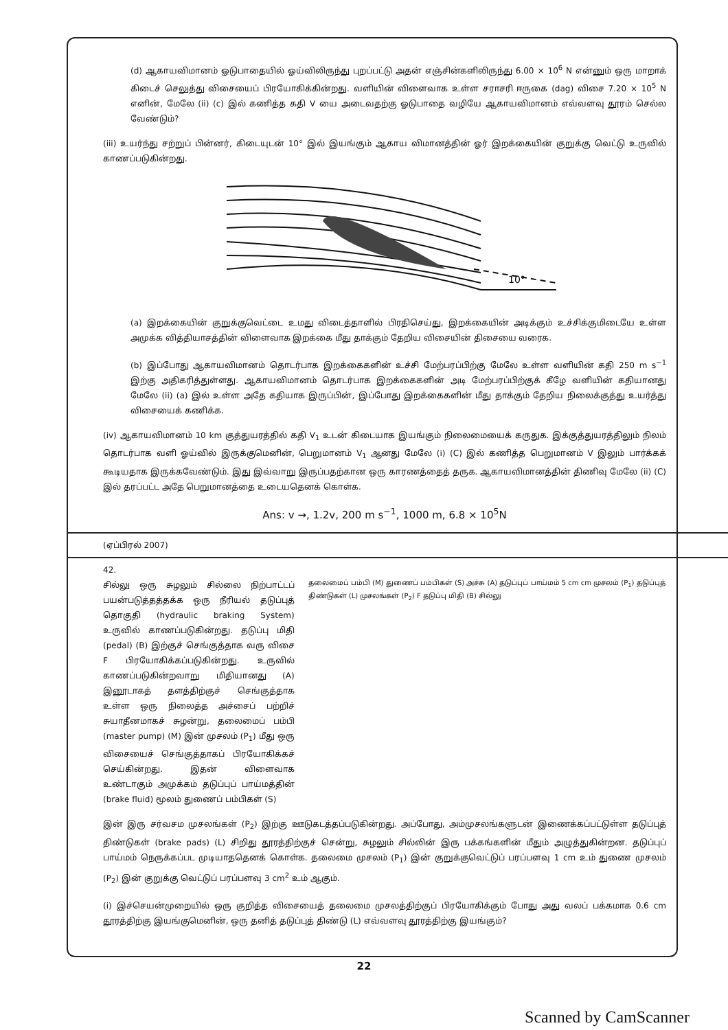(d) ஆகாயவிமானம் ஓடுபாதையில் ஓய்விலிருந்து புறப்பட்டு அதன் எஞ்சின்களிலிருந்து 6.00 × 10<sup>6</sup> N என்னும் ஒரு மாறாக் கிடைச் செலுத்து விசையைப் பிரயோகிக்கின்றது. வளியின் விளைவாக உள்ள சராசரி ஈருகை (dag) விசை 7.20 × 10<sup>5</sup> N எனின், மேலே (ii) (c) இல் கணித்த கதி V யை அடைவதற்கு ஓடுபாதை வழியே ஆகாயவிமானம் எவ்வளவு தூரம் செல்ல வேண்டும்?
(iii) உயர்ந்து சற்றுப் பின்னர், கிடையுடன் 10° இல் இயங்கும் ஆகாய விமானத்தின் ஓர் இறக்கையின் குறுக்கு வெட்டு உருவில் காணப்படுகின்றது.
10°
(a) இறக்கையின் குறுக்குவெட்டை உமது விடைத்தாளில் பிரதிசெய்து, இறக்கையின் அடிக்கும் உச்சிக்குமிடையே உள்ள அமுக்க வித்தியாசத்தின் விளைவாக இறக்கை மீது தாக்கும் தேறிய விசையின் திசையை வரைக.
(b) இப்போது ஆகாயவிமானம் தொடர்பாக இறக்கைகளின் உச்சி மேற்பரப்பிற்கு மேலே உள்ள வளியின் கதி 250 m s<sup>−1</sup> இற்கு அதிகரித்துள்ளது. ஆகாயவிமானம் தொடர்பாக இறக்கைகளின் அடி மேற்பரப்பிற்குக் கீழே வளியின் கதியானது மேலே (ii) (a) இல் உள்ள அதே கதியாக இருப்பின், இப்போது இறக்கைகளின் மீது தாக்கும் தேறிய நிலைக்குத்து உயர்த்து விசையைக் கணிக்க.
(iv) ஆகாயவிமானம் 10 km குத்துயரத்தில் கதி V<sub>1</sub> உடன் கிடையாக இயங்கும் நிலைமையைக் கருதுக. இக்குத்துயரத்திலும் நிலம் தொடர்பாக வளி ஓய்வில் இருக்குமெனின், பெறுமானம் V<sub>1</sub> ஆனது மேலே (i) (C) இல் கணித்த பெறுமானம் V இலும் பார்க்கக் கூடியதாக இருக்கவேண்டும். இது இவ்வாறு இருப்பதற்கான ஒரு காரணத்தைத் தருக. ஆகாயவிமானத்தின் திணிவு மேலே (ii) (C) இல் தரப்பட்ட அதே பெறுமானத்தை உடையதெனக் கொள்க.
Ans: v →, 1.2v, 200 m s<sup>−1</sup>, 1000 m, 6.8 × 10<sup>5</sup>N
(ஏப்பிரல் 2007)
42.
சில்லு ஒரு சுழலும் சில்லை நிற்பாட்டப் பயன்படுத்தத்தக்க ஒரு நீரியல் தடுப்புத் தொகுதி (hydraulic braking System) உருவில் காணப்படுகின்றது. தடுப்பு மிதி (pedal) (B) இற்குச் செங்குத்தாக வரு விசை F பிரயோகிக்கப்படுகின்றது. உருவில் காணப்படுகின்றவாறு மிதியானது (A) இனூடாகத் தளத்திற்குச் செங்குத்தாக உள்ள ஒரு நிலைத்த அச்சைப் பற்றிச் சுயாதீனமாகச் சுழன்று, தலைமைப் பம்பி (master pump) (M) இன் முசலம் (P<sub>1</sub>) மீது ஒரு விசையைச் செங்குத்தாகப் பிரயோகிக்கச் செய்கின்றது. இதன் விளைவாக உண்டாகும் அமுக்கம் தடுப்புப் பாய்மத்தின் (brake fluid) மூலம் துணைப் பம்பிகள் (S)
தலைமைப் பம்பி (M) துணைப் பம்பிகள் (S) அச்சு (A) தடுப்புப் பாய்மம் 5 cm cm முசலம் (P<sub>1</sub>) தடுப்புத் திண்டுகள் (L) முசலங்கள் (P<sub>2</sub>) F தடுப்பு மிதி (B) சில்லு
இன் இரு சர்வசம முசலங்கள் (P<sub>2</sub>) இற்கு ஊடுகடத்தப்படுகின்றது. அப்போது, அம்முசலங்களுடன் இணைக்கப்பட்டுள்ள தடுப்புத் திண்டுகள் (brake pads) (L) சிறிது தூரத்திற்குச் சென்று, சுழலும் சில்லின் இரு பக்கங்களின் மீதும் அழுத்துகின்றன. தடுப்புப் பாய்மம் நெருக்கப்பட முடியாததெனக் கொள்க. தலைமை முசலம் (P<sub>1</sub>) இன் குறுக்குவெட்டுப் பரப்பளவு 1 cm உம் துணை முசலம் (P<sub>2</sub>) இன் குறுக்கு வெட்டுப் பரப்பளவு 3 cm<sup>2</sup> உம் ஆகும்.
(i) இச்செயன்முறையில் ஒரு குறித்த விசையைத் தலைமை முசலத்திற்குப் பிரயோகிக்கும் போது அது வலப் பக்கமாக 0.6 cm தூரத்திற்கு இயங்குமெனின், ஒரு தனித் தடுப்புத் திண்டு (L) எவ்வளவு தூரத்திற்கு இயங்கும்?
22
Scanned by CamScanner